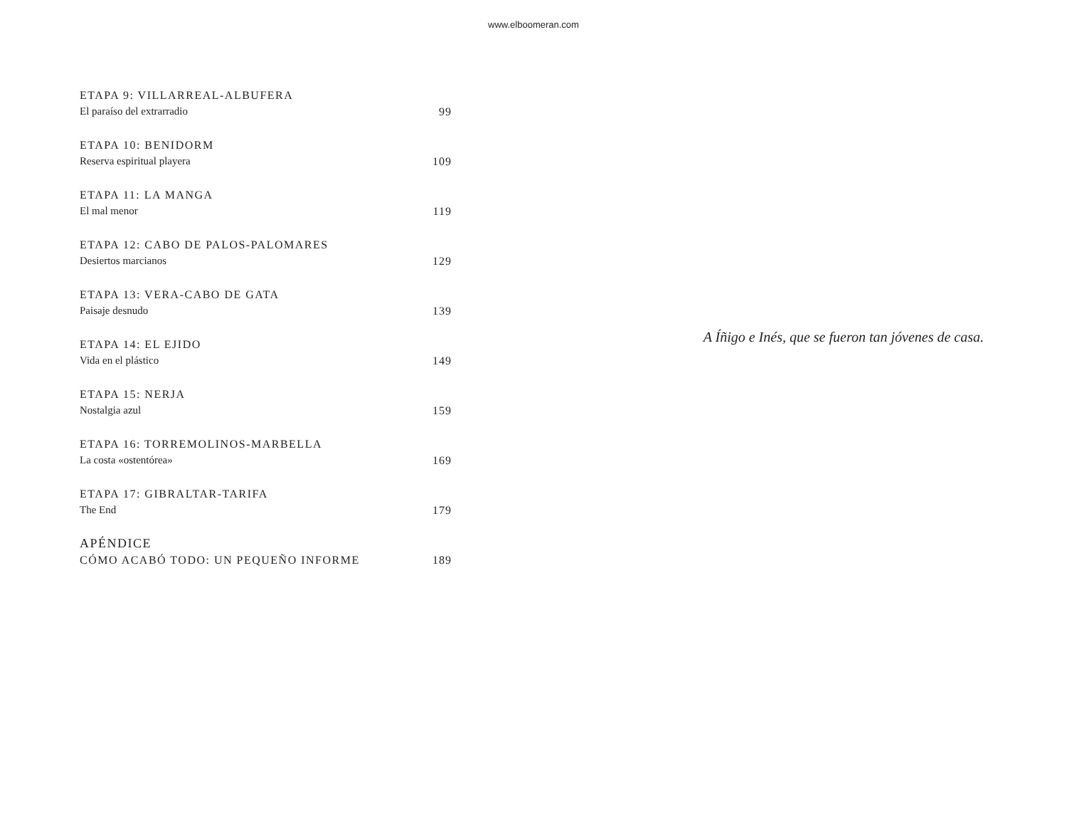www.elboomeran.com
ETAPA 9: VILLARREAL-ALBUFERA
El paraíso del extrarradio 99
ETAPA 10: BENIDORM
Reserva espiritual playera 109
ETAPA 11: LA MANGA
El mal menor 119
ETAPA 12: CABO DE PALOS-PALOMARES
Desiertos marcianos 129
ETAPA 13: VERA-CABO DE GATA
Paisaje desnudo 139
ETAPA 14: EL EJIDO
Vida en el plástico 149
ETAPA 15: NERJA
Nostalgia azul 159
ETAPA 16: TORREMOLINOS-MARBELLA
La costa «ostentórea» 169
ETAPA 17: GIBRALTAR-TARIFA
The End 179
APÉNDICE
CÓMO ACABÓ TODO: UN PEQUEÑO INFORME 189
A Íñigo e Inés, que se fueron tan jóvenes de casa.